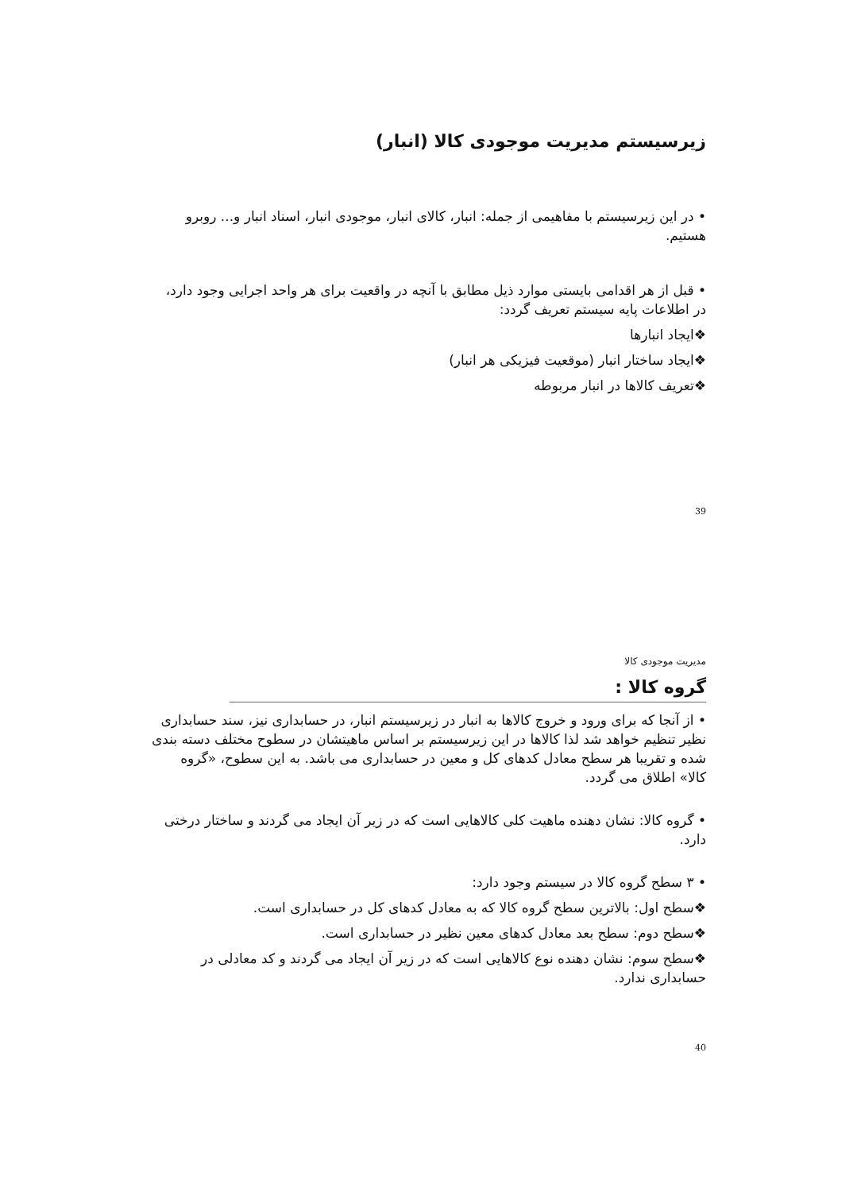زیرسیستم مدیریت موجودی کالا (انبار)
• در این زیرسیستم با مفاهیمی از جمله: انبار، کالای انبار، موجودی انبار، اسناد انبار و... روبرو هستیم.
• قبل از هر اقدامی بایستی موارد ذیل مطابق با آنچه در واقعیت برای هر واحد اجرایی وجود دارد، در اطلاعات پایه سیستم تعریف گردد:
❖ایجاد انبارها
❖ایجاد ساختار انبار (موقعیت فیزیکی هر انبار)
❖تعریف کالاها در انبار مربوطه
39
مدیریت موجودی کالا
گروه کالا :
• از آنجا که برای ورود و خروج کالاها به انبار در زیرسیستم انبار، در حسابداری نیز، سند حسابداری نظیر تنظیم خواهد شد لذا کالاها در این زیرسیستم بر اساس ماهیتشان در سطوح مختلف دسته بندی شده و تقریبا هر سطح معادل کدهای کل و معین در حسابداری می باشد. به این سطوح، «گروه کالا» اطلاق می گردد.
• گروه کالا: نشان دهنده ماهیت کلی کالاهایی است که در زیر آن ایجاد می گردند و ساختار درختی دارد.
• ۳ سطح گروه کالا در سیستم وجود دارد:
❖سطح اول: بالاترین سطح گروه کالا که به معادل کدهای کل در حسابداری است.
❖سطح دوم: سطح بعد معادل کدهای معین نظیر در حسابداری است.
❖سطح سوم: نشان دهنده نوع کالاهایی است که در زیر آن ایجاد می گردند و کد معادلی در حسابداری ندارد.
40